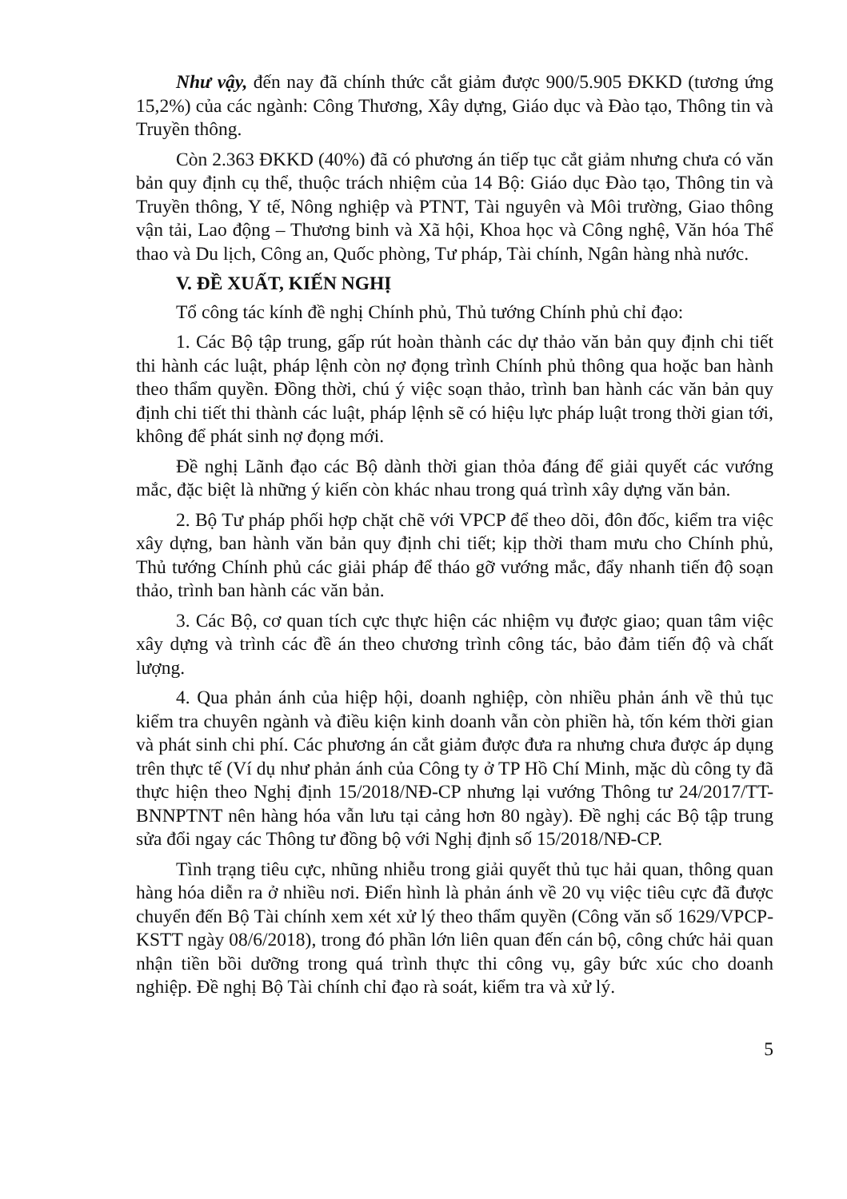Như vậy, đến nay đã chính thức cắt giảm được 900/5.905 ĐKKD (tương ứng 15,2%) của các ngành: Công Thương, Xây dựng, Giáo dục và Đào tạo, Thông tin và Truyền thông.
Còn 2.363 ĐKKD (40%) đã có phương án tiếp tục cắt giảm nhưng chưa có văn bản quy định cụ thể, thuộc trách nhiệm của 14 Bộ: Giáo dục Đào tạo, Thông tin và Truyền thông, Y tế, Nông nghiệp và PTNT, Tài nguyên và Môi trường, Giao thông vận tải, Lao động – Thương binh và Xã hội, Khoa học và Công nghệ, Văn hóa Thể thao và Du lịch, Công an, Quốc phòng, Tư pháp, Tài chính, Ngân hàng nhà nước.
V. ĐỀ XUẤT, KIẾN NGHỊ
Tổ công tác kính đề nghị Chính phủ, Thủ tướng Chính phủ chỉ đạo:
1. Các Bộ tập trung, gấp rút hoàn thành các dự thảo văn bản quy định chi tiết thi hành các luật, pháp lệnh còn nợ đọng trình Chính phủ thông qua hoặc ban hành theo thẩm quyền. Đồng thời, chú ý việc soạn thảo, trình ban hành các văn bản quy định chi tiết thi thành các luật, pháp lệnh sẽ có hiệu lực pháp luật trong thời gian tới, không để phát sinh nợ đọng mới.
Đề nghị Lãnh đạo các Bộ dành thời gian thỏa đáng để giải quyết các vướng mắc, đặc biệt là những ý kiến còn khác nhau trong quá trình xây dựng văn bản.
2. Bộ Tư pháp phối hợp chặt chẽ với VPCP để theo dõi, đôn đốc, kiểm tra việc xây dựng, ban hành văn bản quy định chi tiết; kịp thời tham mưu cho Chính phủ, Thủ tướng Chính phủ các giải pháp để tháo gỡ vướng mắc, đẩy nhanh tiến độ soạn thảo, trình ban hành các văn bản.
3. Các Bộ, cơ quan tích cực thực hiện các nhiệm vụ được giao; quan tâm việc xây dựng và trình các đề án theo chương trình công tác, bảo đảm tiến độ và chất lượng.
4. Qua phản ánh của hiệp hội, doanh nghiệp, còn nhiều phản ánh về thủ tục kiểm tra chuyên ngành và điều kiện kinh doanh vẫn còn phiền hà, tốn kém thời gian và phát sinh chi phí. Các phương án cắt giảm được đưa ra nhưng chưa được áp dụng trên thực tế (Ví dụ như phản ánh của Công ty ở TP Hồ Chí Minh, mặc dù công ty đã thực hiện theo Nghị định 15/2018/NĐ-CP nhưng lại vướng Thông tư 24/2017/TT-BNNPTNT nên hàng hóa vẫn lưu tại cảng hơn 80 ngày). Đề nghị các Bộ tập trung sửa đổi ngay các Thông tư đồng bộ với Nghị định số 15/2018/NĐ-CP.
Tình trạng tiêu cực, nhũng nhiễu trong giải quyết thủ tục hải quan, thông quan hàng hóa diễn ra ở nhiều nơi. Điển hình là phản ánh về 20 vụ việc tiêu cực đã được chuyển đến Bộ Tài chính xem xét xử lý theo thẩm quyền (Công văn số 1629/VPCP-KSTT ngày 08/6/2018), trong đó phần lớn liên quan đến cán bộ, công chức hải quan nhận tiền bồi dưỡng trong quá trình thực thi công vụ, gây bức xúc cho doanh nghiệp. Đề nghị Bộ Tài chính chỉ đạo rà soát, kiểm tra và xử lý.
5